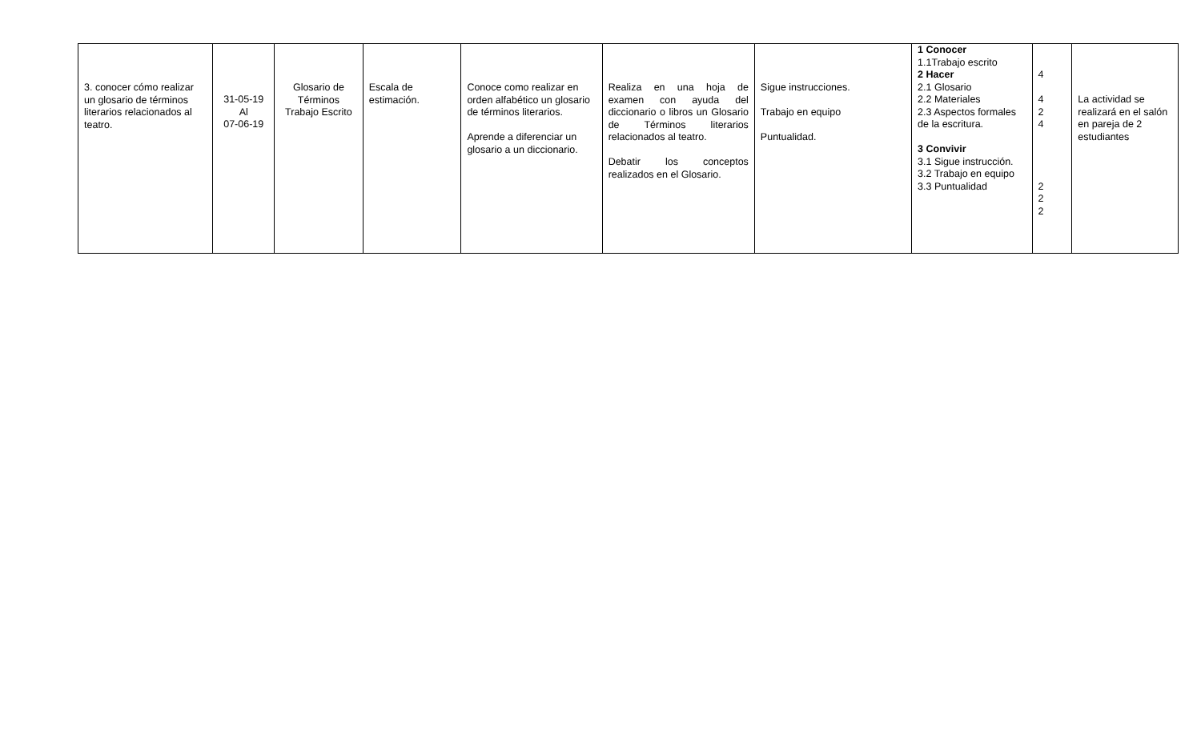| 3. conocer cómo realizar un glosario de términos literarios relacionados al teatro. | 31-05-19 Al 07-06-19 | Glosario de Términos Trabajo Escrito | Escala de estimación. | Conoce como realizar en orden alfabético un glosario de términos literarios. Aprende a diferenciar un glosario a un diccionario. | Realiza en una hoja de examen con ayuda del diccionario o libros un Glosario de Términos literarios relacionados al teatro. Debatir los conceptos realizados en el Glosario. | Sigue instrucciones. Trabajo en equipo Puntualidad. | 1 Conocer 1.1Trabajo escrito 2 Hacer 2.1 Glosario 2.2 Materiales 2.3 Aspectos formales de la escritura. 3 Convivir 3.1 Sigue instrucción. 3.2 Trabajo en equipo 3.3 Puntualidad | 4 4 2 4 2 2 2 | La actividad se realizará en el salón en pareja de 2 estudiantes |